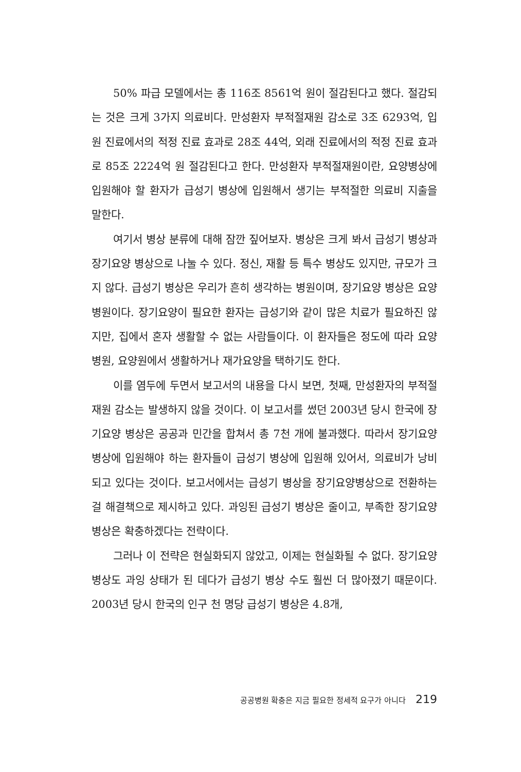50% 파급 모델에서는 총 116조 8561억 원이 절감된다고 했다. 절감되는 것은 크게 3가지 의료비다. 만성환자 부적절재원 감소로 3조 6293억, 입원 진료에서의 적정 진료 효과로 28조 44억, 외래 진료에서의 적정 진료 효과로 85조 2224억 원 절감된다고 한다. 만성환자 부적절재원이란, 요양병상에 입원해야 할 환자가 급성기 병상에 입원해서 생기는 부적절한 의료비 지출을 말한다.
여기서 병상 분류에 대해 잠깐 짚어보자. 병상은 크게 봐서 급성기 병상과 장기요양 병상으로 나눌 수 있다. 정신, 재활 등 특수 병상도 있지만, 규모가 크지 않다. 급성기 병상은 우리가 흔히 생각하는 병원이며, 장기요양 병상은 요양병원이다. 장기요양이 필요한 환자는 급성기와 같이 많은 치료가 필요하진 않지만, 집에서 혼자 생활할 수 없는 사람들이다. 이 환자들은 정도에 따라 요양병원, 요양원에서 생활하거나 재가요양을 택하기도 한다.
이를 염두에 두면서 보고서의 내용을 다시 보면, 첫째, 만성환자의 부적절재원 감소는 발생하지 않을 것이다. 이 보고서를 썼던 2003년 당시 한국에 장기요양 병상은 공공과 민간을 합쳐서 총 7천 개에 불과했다. 따라서 장기요양 병상에 입원해야 하는 환자들이 급성기 병상에 입원해 있어서, 의료비가 낭비되고 있다는 것이다. 보고서에서는 급성기 병상을 장기요양병상으로 전환하는 걸 해결책으로 제시하고 있다. 과잉된 급성기 병상은 줄이고, 부족한 장기요양 병상은 확충하겠다는 전략이다.
그러나 이 전략은 현실화되지 않았고, 이제는 현실화될 수 없다. 장기요양 병상도 과잉 상태가 된 데다가 급성기 병상 수도 훨씬 더 많아졌기 때문이다. 2003년 당시 한국의 인구 천 명당 급성기 병상은 4.8개,
공공병원 확충은 지금 필요한 정세적 요구가 아니다 219